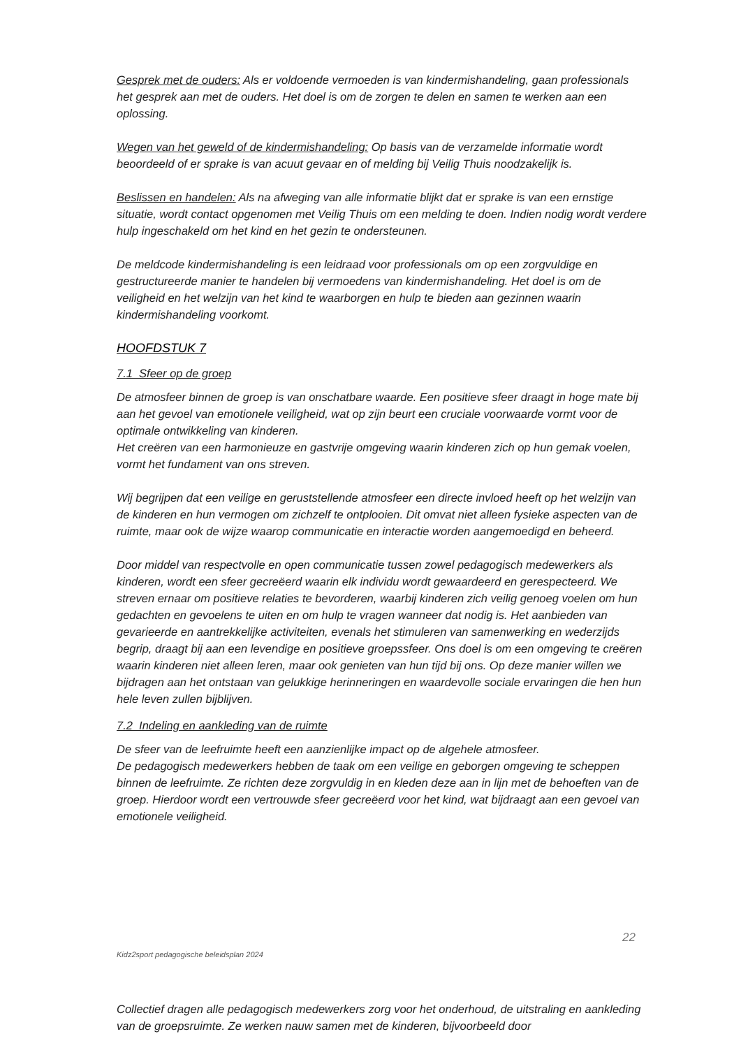Gesprek met de ouders: Als er voldoende vermoeden is van kindermishandeling, gaan professionals het gesprek aan met de ouders. Het doel is om de zorgen te delen en samen te werken aan een oplossing.
Wegen van het geweld of de kindermishandeling: Op basis van de verzamelde informatie wordt beoordeeld of er sprake is van acuut gevaar en of melding bij Veilig Thuis noodzakelijk is.
Beslissen en handelen: Als na afweging van alle informatie blijkt dat er sprake is van een ernstige situatie, wordt contact opgenomen met Veilig Thuis om een melding te doen. Indien nodig wordt verdere hulp ingeschakeld om het kind en het gezin te ondersteunen.
De meldcode kindermishandeling is een leidraad voor professionals om op een zorgvuldige en gestructureerde manier te handelen bij vermoedens van kindermishandeling. Het doel is om de veiligheid en het welzijn van het kind te waarborgen en hulp te bieden aan gezinnen waarin kindermishandeling voorkomt.
HOOFDSTUK 7
7.1 Sfeer op de groep
De atmosfeer binnen de groep is van onschatbare waarde. Een positieve sfeer draagt in hoge mate bij aan het gevoel van emotionele veiligheid, wat op zijn beurt een cruciale voorwaarde vormt voor de optimale ontwikkeling van kinderen.
Het creëren van een harmonieuze en gastvrije omgeving waarin kinderen zich op hun gemak voelen, vormt het fundament van ons streven.
Wij begrijpen dat een veilige en geruststellende atmosfeer een directe invloed heeft op het welzijn van de kinderen en hun vermogen om zichzelf te ontplooien. Dit omvat niet alleen fysieke aspecten van de ruimte, maar ook de wijze waarop communicatie en interactie worden aangemoedigd en beheerd.
Door middel van respectvolle en open communicatie tussen zowel pedagogisch medewerkers als kinderen, wordt een sfeer gecreëerd waarin elk individu wordt gewaardeerd en gerespecteerd. We streven ernaar om positieve relaties te bevorderen, waarbij kinderen zich veilig genoeg voelen om hun gedachten en gevoelens te uiten en om hulp te vragen wanneer dat nodig is. Het aanbieden van gevarieerde en aantrekkelijke activiteiten, evenals het stimuleren van samenwerking en wederzijds begrip, draagt bij aan een levendige en positieve groepssfeer. Ons doel is om een omgeving te creëren waarin kinderen niet alleen leren, maar ook genieten van hun tijd bij ons. Op deze manier willen we bijdragen aan het ontstaan van gelukkige herinneringen en waardevolle sociale ervaringen die hen hun hele leven zullen bijblijven.
7.2 Indeling en aankleding van de ruimte
De sfeer van de leefruimte heeft een aanzienlijke impact op de algehele atmosfeer.
De pedagogisch medewerkers hebben de taak om een veilige en geborgen omgeving te scheppen binnen de leefruimte. Ze richten deze zorgvuldig in en kleden deze aan in lijn met de behoeften van de groep. Hierdoor wordt een vertrouwde sfeer gecreëerd voor het kind, wat bijdraagt aan een gevoel van emotionele veiligheid.
22
Kidz2sport pedagogische beleidsplan 2024
Collectief dragen alle pedagogisch medewerkers zorg voor het onderhoud, de uitstraling en aankleding van de groepsruimte. Ze werken nauw samen met de kinderen, bijvoorbeeld door